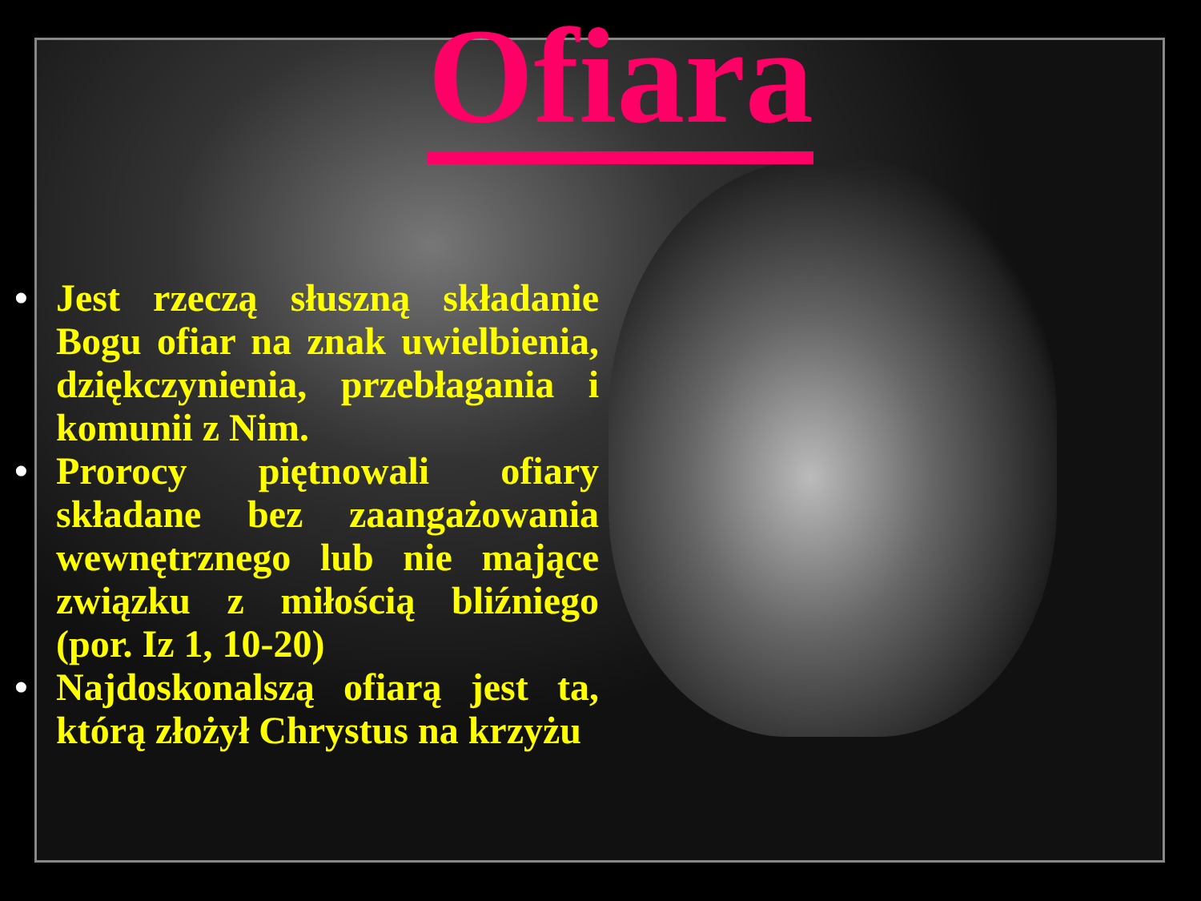Ofiara
• Jest rzeczą słuszną składanie Bogu ofiar na znak uwielbienia, dziękczynienia, przebłagania i komunii z Nim.
• Prorocy piętnowali ofiary składane bez zaangażowania wewnętrznego lub nie mające związku z miłością bliźniego (por. Iz 1, 10-20)
• Najdoskonalszą ofiarą jest ta, którą złożył Chrystus na krzyżu